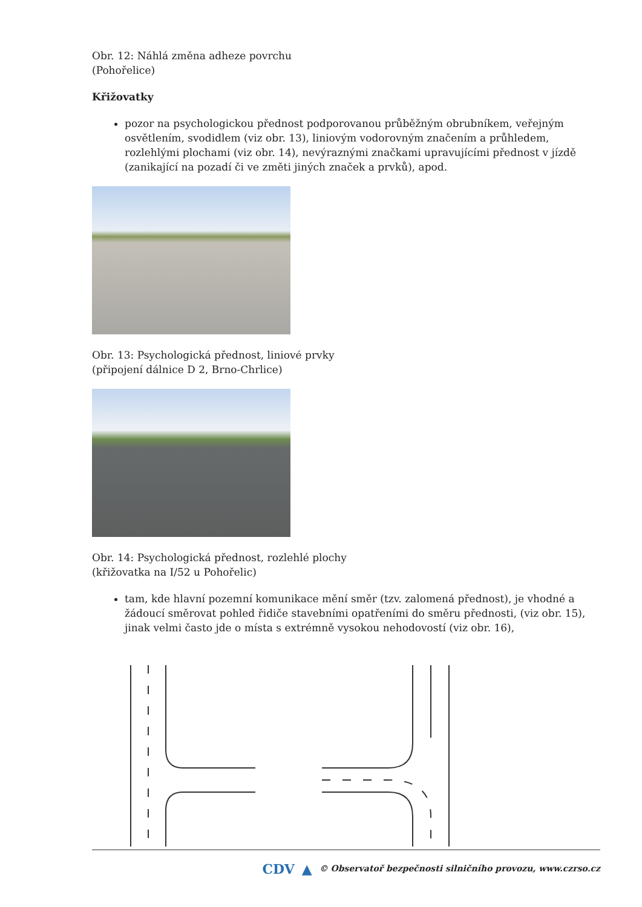Obr. 12: Náhlá změna adheze povrchu
(Pohořelice)
Křižovatky
pozor na psychologickou přednost podporovanou průběžným obrubníkem, veřejným osvětlením, svodidlem (viz obr. 13), liniovým vodorovným značením a průhledem, rozlehlými plochami (viz obr. 14), nevýraznými značkami upravujícími přednost v jízdě (zanikající na pozadí či ve změti jiných značek a prvků), apod.
Obr. 13: Psychologická přednost, liniové prvky
(připojení dálnice D 2, Brno-Chrlice)
Obr. 14: Psychologická přednost, rozlehlé plochy
(křižovatka na I/52 u Pohořelic)
tam, kde hlavní pozemní komunikace mění směr (tzv. zalomená přednost), je vhodné a žádoucí směrovat pohled řidiče stavebními opatřeními do směru přednosti, (viz obr. 15), jinak velmi často jde o místa s extrémně vysokou nehodovostí (viz obr. 16),
CDV ▲ © Observatoř bezpečnosti silničního provozu, www.czrso.cz